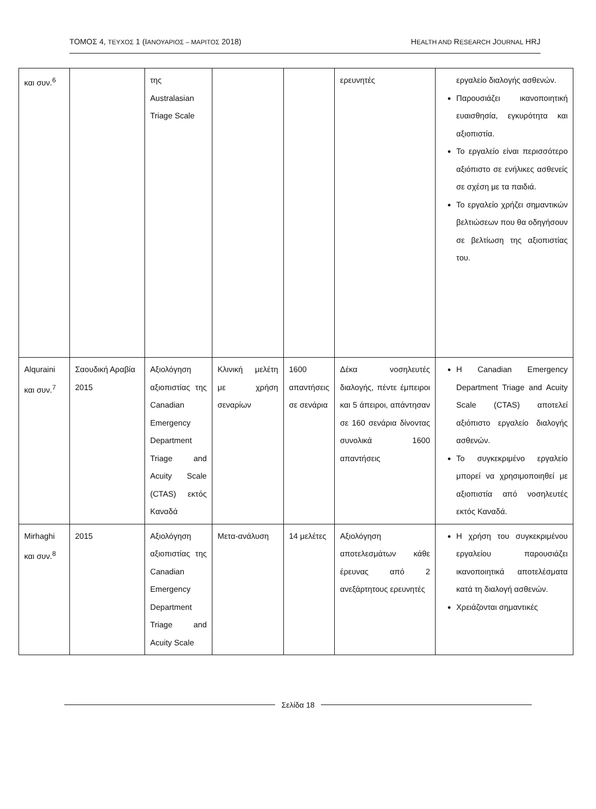ΤΟΜΟΣ 4, ΤΕΥΧΟΣ 1 (ΙΑΝΟΥΑΡΙΟΣ – ΜΑΡΙΤΟΣ 2018) HEALTH AND RESEARCH JOURNAL HRJ
| και συν.<sup>6</sup> | | της Australasian Triage Scale | | | ερευνητές | εργαλείο διαλογής ασθενών. Παρουσιάζει ικανοποιητική ευαισθησία, εγκυρότητα και αξιοπιστία. Το εργαλείο είναι περισσότερο αξιόπιστο σε ενήλικες ασθενείς σε σχέση με τα παιδιά. Το εργαλείο χρήζει σημαντικών βελτιώσεων που θα οδηγήσουν σε βελτίωση της αξιοπιστίας του. |
| Alquraini και συν.<sup>7</sup> | Σαουδική Αραβία 2015 | Αξιολόγηση αξιοπιστίας της Canadian Emergency Department Triage and Acuity Scale (CTAS) εκτός Καναδά | Κλινική μελέτη με χρήση σεναρίων | 1600 απαντήσεις σε σενάρια | Δέκα νοσηλευτές διαλογής, πέντε έμπειροι και 5 άπειροι, απάντησαν σε 160 σενάρια δίνοντας συνολικά 1600 απαντήσεις | Η Canadian Emergency Department Triage and Acuity Scale (CTAS) αποτελεί αξιόπιστο εργαλείο διαλογής ασθενών. Το συγκεκριμένο εργαλείο μπορεί να χρησιμοποιηθεί με αξιοπιστία από νοσηλευτές εκτός Καναδά. |
| Mirhaghi και συν.<sup>8</sup> | 2015 | Αξιολόγηση αξιοπιστίας της Canadian Emergency Department Triage and Acuity Scale | Μετα-ανάλυση | 14 μελέτες | Αξιολόγηση αποτελεσμάτων κάθε έρευνας από 2 ανεξάρτητους ερευνητές | Η χρήση του συγκεκριμένου εργαλείου παρουσιάζει ικανοποιητικά αποτελέσματα κατά τη διαλογή ασθενών. Χρειάζονται σημαντικές |
Σελίδα 18